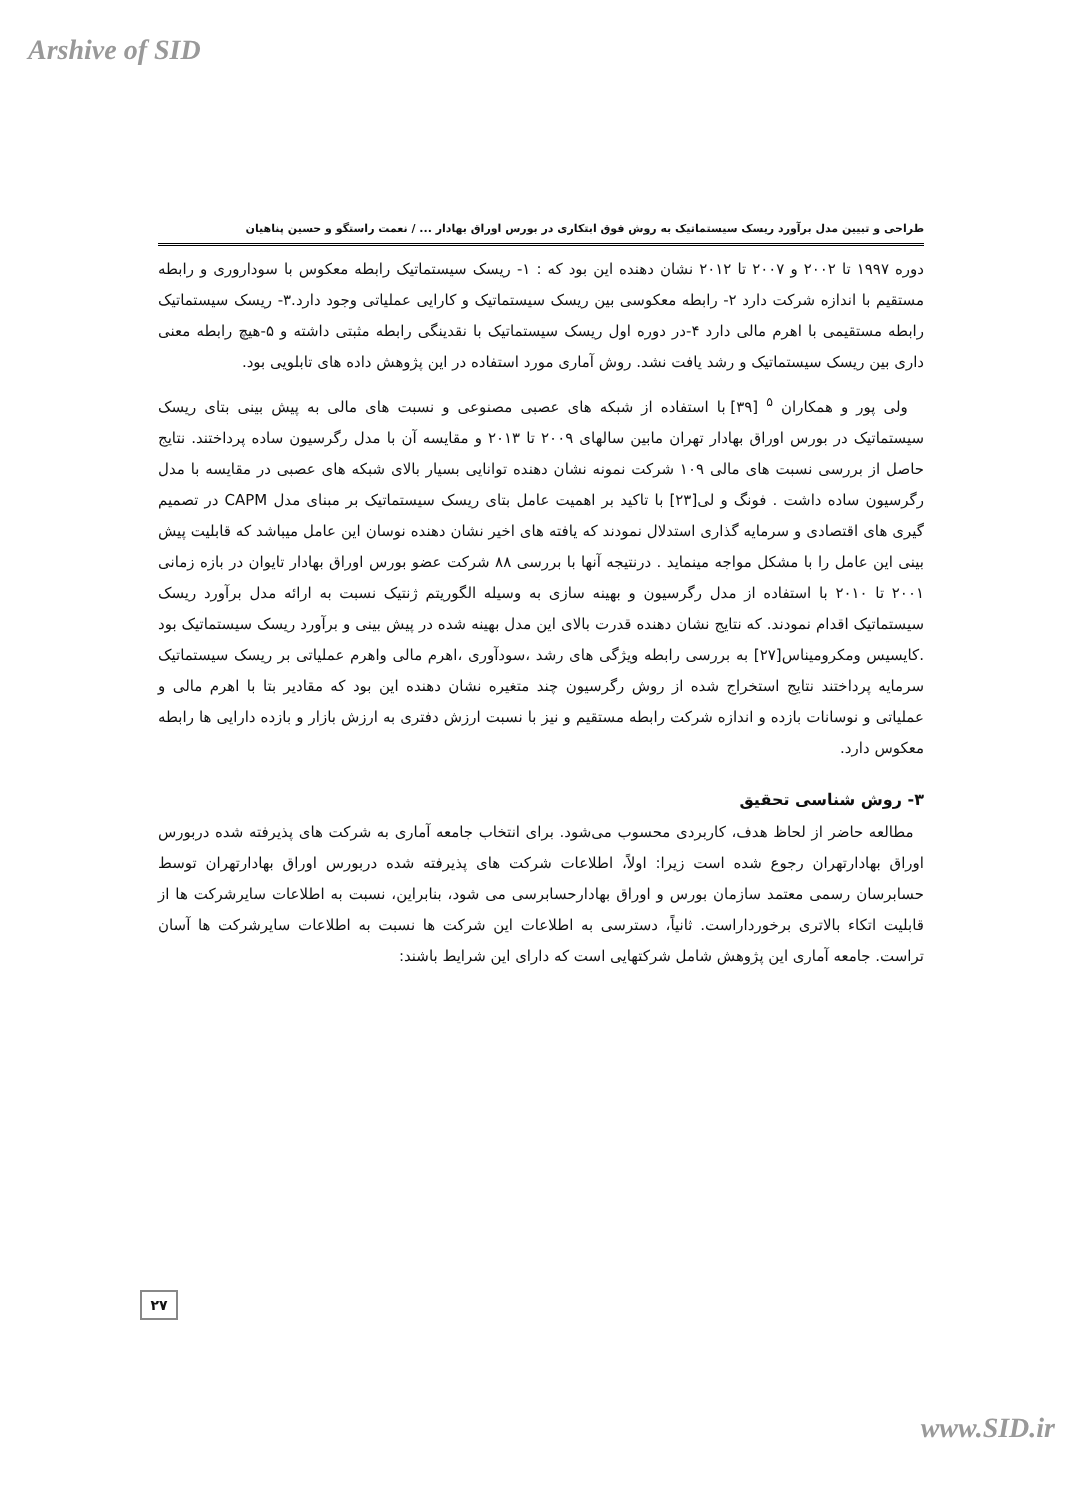Arshive of SID
طراحی و تبیین مدل برآورد ریسک سیستماتیک به روش فوق ابتکاری در بورس اوراق بهادار ... / نعمت راستگو و حسین پناهیان
دوره ۱۹۹۷ تا ۲۰۰۲ و ۲۰۰۷ تا ۲۰۱۲ نشان دهنده این بود که : ۱- ریسک سیستماتیک رابطه معکوس با سوداروری و رابطه مستقیم با اندازه شرکت دارد ۲- رابطه معکوسی بین ریسک سیستماتیک و کارایی عملیاتی وجود دارد.۳- ریسک سیستماتیک رابطه مستقیمی با اهرم مالی دارد ۴-در دوره اول ریسک سیستماتیک با نقدینگی رابطه مثبتی داشته و ۵-هیچ رابطه معنی داری بین ریسک سیستماتیک و رشد یافت نشد. روش آماری مورد استفاده در این پژوهش داده های تابلویی بود.
ولی پور و همکاران <sup>۵</sup> [۳۹] با استفاده از شبکه های عصبی مصنوعی و نسبت های مالی به پیش بینی بتای ریسک سیستماتیک در بورس اوراق بهادار تهران مابین سالهای ۲۰۰۹ تا ۲۰۱۳ و مقایسه آن با مدل رگرسیون ساده پرداختند. نتایج حاصل از بررسی نسبت های مالی ۱۰۹ شرکت نمونه نشان دهنده توانایی بسیار بالای شبکه های عصبی در مقایسه با مدل رگرسیون ساده داشت . فونگ و لی[۲۳] با تاکید بر اهمیت عامل بتای ریسک سیستماتیک بر مبنای مدل CAPM در تصمیم گیری های اقتصادی و سرمایه گذاری استدلال نمودند که یافته های اخیر نشان دهنده نوسان این عامل میباشد که قابلیت پیش بینی این عامل را با مشکل مواجه مینماید . درنتیجه آنها با بررسی ۸۸ شرکت عضو بورس اوراق بهادار تایوان در بازه زمانی ۲۰۰۱ تا ۲۰۱۰ با استفاده از مدل رگرسیون و بهینه سازی به وسیله الگوریتم ژنتیک نسبت به ارائه مدل برآورد ریسک سیستماتیک اقدام نمودند. که نتایج نشان دهنده قدرت بالای این مدل بهینه شده در پیش بینی و برآورد ریسک سیستماتیک بود .کایسیس ومکرومیناس[۲۷] به بررسی رابطه ویژگی های رشد ،سودآوری ،اهرم مالی واهرم عملیاتی بر ریسک سیستماتیک سرمایه پرداختند نتایج استخراج شده از روش رگرسیون چند متغیره نشان دهنده این بود که مقادیر بتا با اهرم مالی و عملیاتی و نوسانات بازده و اندازه شرکت رابطه مستقیم و نیز با نسبت ارزش دفتری به ارزش بازار و بازده دارایی ها رابطه معکوس دارد.
۳- روش شناسی تحقیق
مطالعه حاضر از لحاظ هدف، کاربردی محسوب می‌شود. برای انتخاب جامعه آماری به شرکت های پذیرفته شده دربورس اوراق بهادارتهران رجوع شده است زیرا: اولاً، اطلاعات شرکت های پذیرفته شده دربورس اوراق بهادارتهران توسط حسابرسان رسمی معتمد سازمان بورس و اوراق بهادارحسابرسی می شود، بنابراین، نسبت به اطلاعات سایرشرکت ها از قابلیت اتکاء بالاتری برخورداراست. ثانیاً، دسترسی به اطلاعات این شرکت ها نسبت به اطلاعات سایرشرکت ها آسان تراست. جامعه آماری این پژوهش شامل شرکتهایی است که دارای این شرایط باشند:
۲۷
www.SID.ir